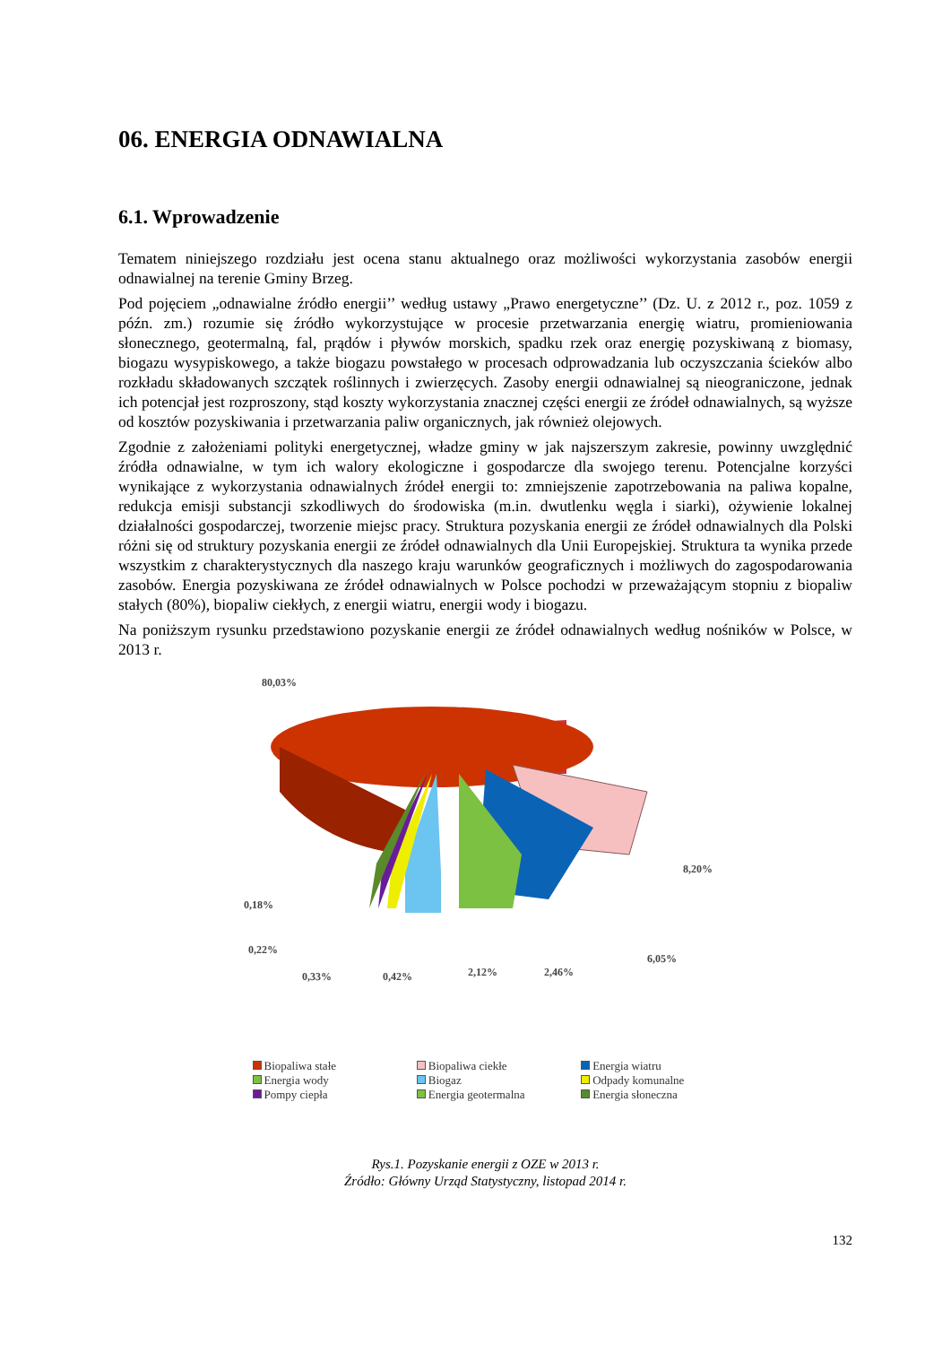06. ENERGIA ODNAWIALNA
6.1. Wprowadzenie
Tematem niniejszego rozdziału jest ocena stanu aktualnego oraz możliwości wykorzystania zasobów energii odnawialnej na terenie Gminy Brzeg.
Pod pojęciem „odnawialne źródło energii’’ według ustawy „Prawo energetyczne’’ (Dz. U. z 2012 r., poz. 1059 z późn. zm.) rozumie się źródło wykorzystujące w procesie przetwarzania energię wiatru, promieniowania słonecznego, geotermalną, fal, prądów i pływów morskich, spadku rzek oraz energię pozyskiwaną z biomasy, biogazu wysypiskowego, a także biogazu powstałego w procesach odprowadzania lub oczyszczania ścieków albo rozkładu składowanych szczątek roślinnych i zwierzęcych. Zasoby energii odnawialnej są nieograniczone, jednak ich potencjał jest rozproszony, stąd koszty wykorzystania znacznej części energii ze źródeł odnawialnych, są wyższe od kosztów pozyskiwania i przetwarzania paliw organicznych, jak również olejowych.
Zgodnie z założeniami polityki energetycznej, władze gminy w jak najszerszym zakresie, powinny uwzględnić źródła odnawialne, w tym ich walory ekologiczne i gospodarcze dla swojego terenu. Potencjalne korzyści wynikające z wykorzystania odnawialnych źródeł energii to: zmniejszenie zapotrzebowania na paliwa kopalne, redukcja emisji substancji szkodliwych do środowiska (m.in. dwutlenku węgla i siarki), ożywienie lokalnej działalności gospodarczej, tworzenie miejsc pracy. Struktura pozyskania energii ze źródeł odnawialnych dla Polski różni się od struktury pozyskania energii ze źródeł odnawialnych dla Unii Europejskiej. Struktura ta wynika przede wszystkim z charakterystycznych dla naszego kraju warunków geograficznych i możliwych do zagospodarowania zasobów. Energia pozyskiwana ze źródeł odnawialnych w Polsce pochodzi w przeważającym stopniu z biopaliw stałych (80%), biopaliw ciekłych, z energii wiatru, energii wody i biogazu.
Na poniższym rysunku przedstawiono pozyskanie energii ze źródeł odnawialnych według nośników w Polsce, w 2013 r.
80,03%
8,20%
6,05%
0,18%
0,22%
0,33%
0,42%
2,12%
2,46%
Biopaliwa stałe Biopaliwa ciekłe Energia wiatru Energia wody Biogaz Odpady komunalne Pompy ciepła Energia geotermalna Energia słoneczna
Rys.1. Pozyskanie energii z OZE w 2013 r.
Źródło: Główny Urząd Statystyczny, listopad 2014 r.
132